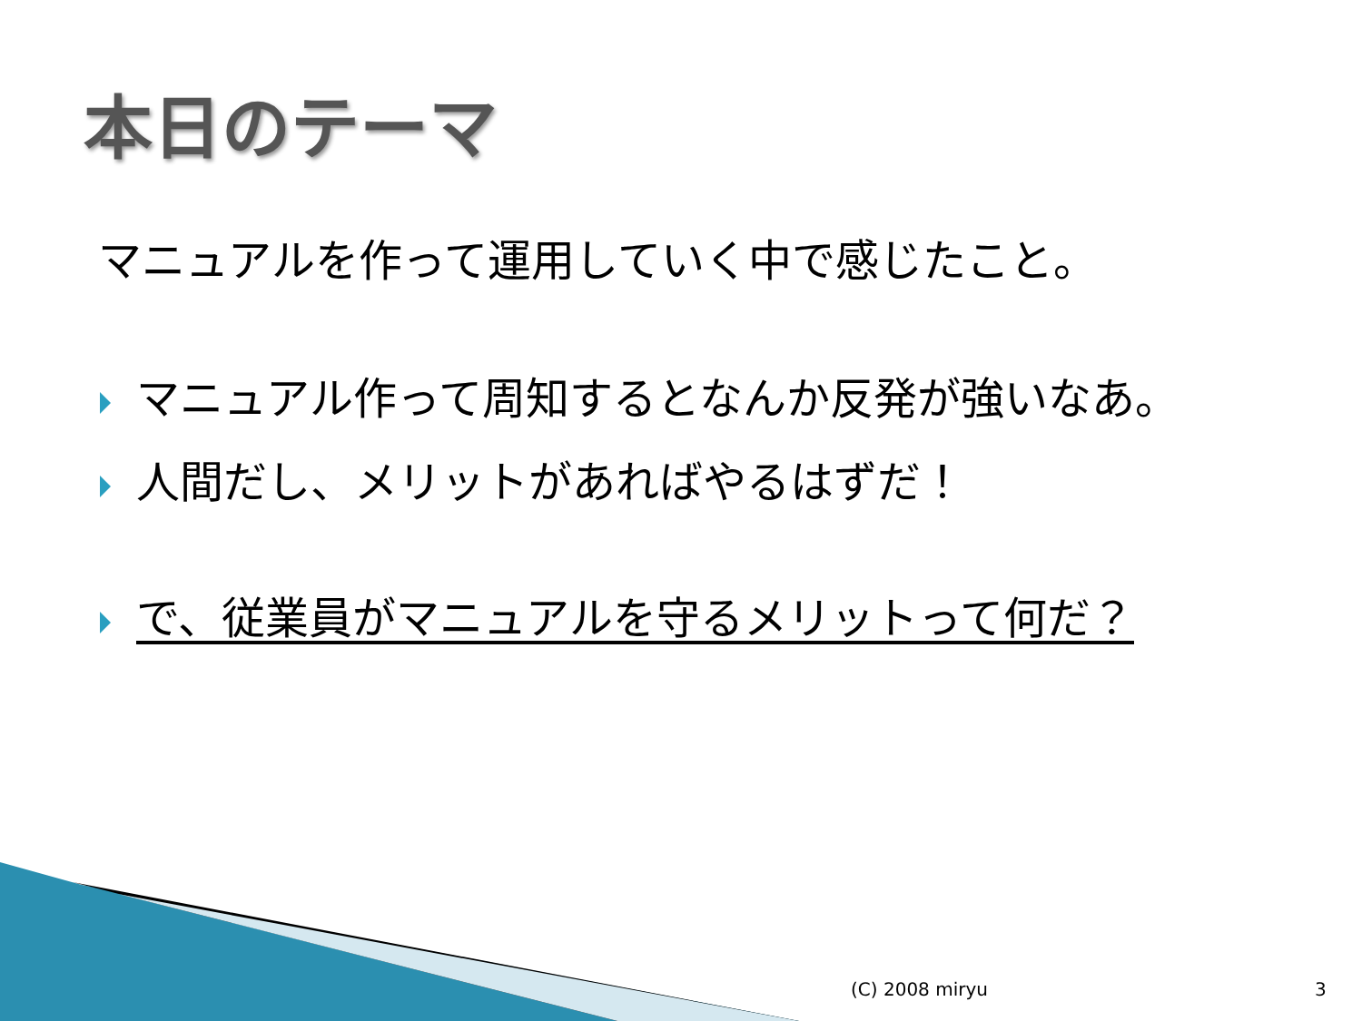本日のテーマ
マニュアルを作って運用していく中で感じたこと。
マニュアル作って周知するとなんか反発が強いなあ。
人間だし、メリットがあればやるはずだ！
で、従業員がマニュアルを守るメリットって何だ？
(C) 2008 miryu 3